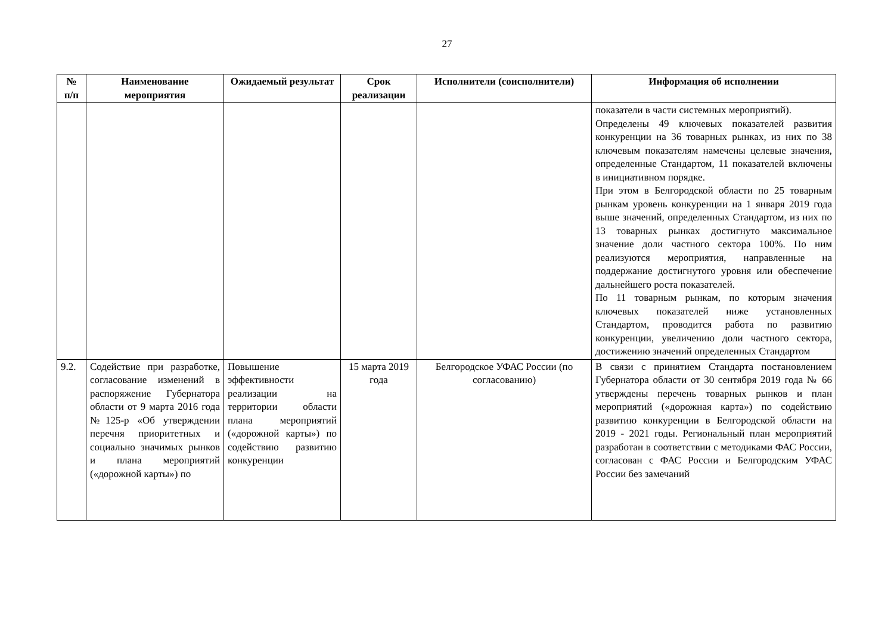27
| № п/п | Наименование мероприятия | Ожидаемый результат | Срок реализации | Исполнители (соисполнители) | Информация об исполнении |
| --- | --- | --- | --- | --- | --- |
| | | | | | показатели в части системных мероприятий). Определены 49 ключевых показателей развития конкуренции на 36 товарных рынках, из них по 38 ключевым показателям намечены целевые значения, определенные Стандартом, 11 показателей включены в инициативном порядке. При этом в Белгородской области по 25 товарным рынкам уровень конкуренции на 1 января 2019 года выше значений, определенных Стандартом, из них по 13 товарных рынках достигнуто максимальное значение доли частного сектора 100%. По ним реализуются мероприятия, направленные на поддержание достигнутого уровня или обеспечение дальнейшего роста показателей. По 11 товарным рынкам, по которым значения ключевых показателей ниже установленных Стандартом, проводится работа по развитию конкуренции, увеличению доли частного сектора, достижению значений определенных Стандартом |
| 9.2. | Содействие при разработке, согласование изменений в распоряжение Губернатора области от 9 марта 2016 года №125-р «Об утверждении перечня приоритетных и социально значимых рынков и плана мероприятий («дорожной карты») по | Повышение эффективности реализации на территории области плана мероприятий («дорожной карты») по содействию развитию конкуренции | 15 марта 2019 года | Белгородское УФАС России (по согласованию) | В связи с принятием Стандарта постановлением Губернатора области от 30 сентября 2019 года № 66 утверждены перечень товарных рынков и план мероприятий («дорожная карта») по содействию развитию конкуренции в Белгородской области на 2019 - 2021 годы. Региональный план мероприятий разработан в соответствии с методиками ФАС России, согласован с ФАС России и Белгородским УФАС России без замечаний |